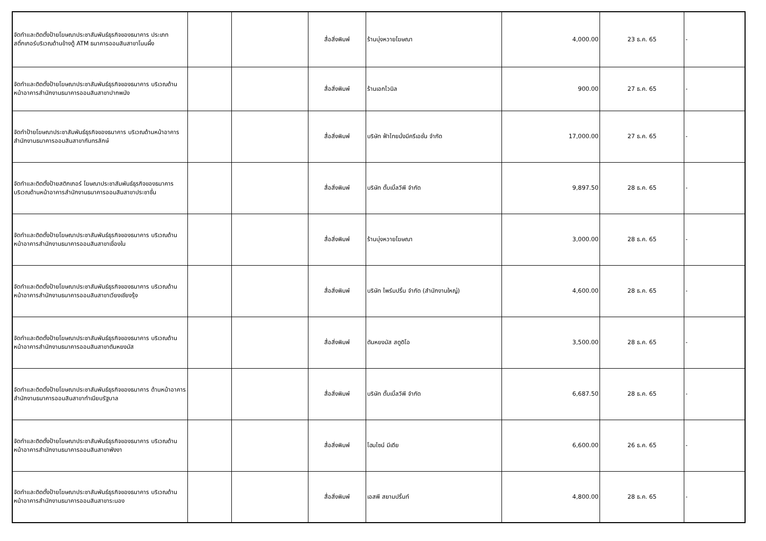| จัดทำและติดตั้งป้ายโฆษณาประชาสัมพันธ์ธุรกิจของธนาคาร ประเภทสติ๊กเกอร์บริเวณด้านข้างตู้ ATM ธนาคารออมสินสาขาโนนผึ้ง | | | สื่อสิ่งพิมพ์ | ร้านบุ่งหวายโฆษณา | 4,000.00 | 23 ธ.ค. 65 | - |
| จัดทำและติดตั้งป้ายโฆษณาประชาสัมพันธ์ธุรกิจของธนาคาร บริเวณด้านหน้าอาคารสำนักงานธนาคารออมสินสาขาปากพนัง | | | สื่อสิ่งพิมพ์ | ร้านเอกไวนิล | 900.00 | 27 ธ.ค. 65 | - |
| จัดทำป้ายโฆษณาประชาสัมพันธ์ธุรกิจของธนาคาร บริเวณด้านหน้าอาคารสำนักงานธนาคารออมสินสาขากันทรลักษ์ | | | สื่อสิ่งพิมพ์ | บริษัท ฟ้าไทยมั่งมีครีเอชั่น จำกัด | 17,000.00 | 27 ธ.ค. 65 | - |
| จัดทำและติดตั้งป้ายสติกเกอร์ โฆษณาประชาสัมพันธ์ธุรกิจของธนาคาร บริเวณด้านหน้าอาคารสำนักงานธนาคารออมสินสาขาประชาชื่น | | | สื่อสิ่งพิมพ์ | บริษัท ดั๊บเบิ้ลวีพี จำกัด | 9,897.50 | 28 ธ.ค. 65 | - |
| จัดทำและติดตั้งป้ายโฆษณาประชาสัมพันธ์ธุรกิจของธนาคาร บริเวณด้านหน้าอาคารสำนักงานธนาคารออมสินสาขาเขื่องใน | | | สื่อสิ่งพิมพ์ | ร้านบุ่งหวายโฆษณา | 3,000.00 | 28 ธ.ค. 65 | - |
| จัดทำและติดตั้งป้ายโฆษณาประชาสัมพันธ์ธุรกิจของธนาคาร บริเวณด้านหน้าอาคารสำนักงานธนาคารออมสินสาขาเวียงเชียงรุ้ง | | | สื่อสิ่งพิมพ์ | บริษัท ไพร์มปริ้น จำกัด (สำนักงานใหญ่) | 4,600.00 | 28 ธ.ค. 65 | - |
| จัดทำและติดตั้งป้ายโฆษณาประชาสัมพันธ์ธุรกิจของธนาคาร บริเวณด้านหน้าอาคารสำนักงานธนาคารออมสินสาขาตันหยงมัส | | | สื่อสิ่งพิมพ์ | ตันหยงมัส สตูดิโอ | 3,500.00 | 28 ธ.ค. 65 | - |
| จัดทำและติดตั้งป้ายโฆษณาประชาสัมพันธ์ธุรกิจของธนาคาร ด้านหน้าอาคารสำนักงานธนาคารออมสินสาขาทำเนียบรัฐบาล | | | สื่อสิ่งพิมพ์ | บริษัท ดั๊บเบิ้ลวีพี จำกัด | 6,687.50 | 28 ธ.ค. 65 | - |
| จัดทำและติดตั้งป้ายโฆษณาประชาสัมพันธ์ธุรกิจของธนาคาร บริเวณด้านหน้าอาคารสำนักงานธนาคารออมสินสาขาพังงา | | | สื่อสิ่งพิมพ์ | โฮมไซน์ มีเดีย | 6,600.00 | 26 ธ.ค. 65 | - |
| จัดทำและติดตั้งป้ายโฆษณาประชาสัมพันธ์ธุรกิจของธนาคาร บริเวณด้านหน้าอาคารสำนักงานธนาคารออมสินสาขาระนอง | | | สื่อสิ่งพิมพ์ | เอสพี สยามปริ้นท์ | 4,800.00 | 28 ธ.ค. 65 | - |